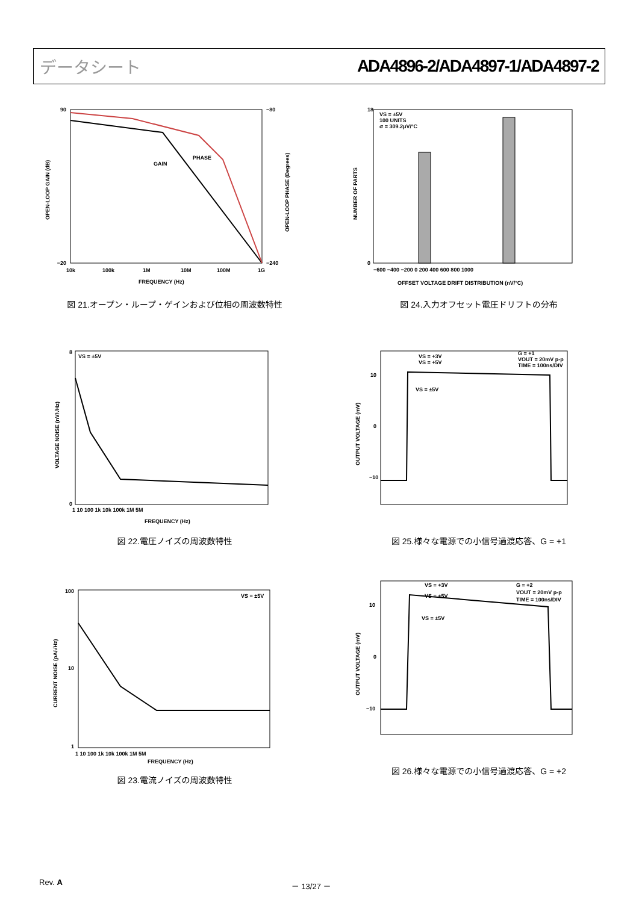データシート ADA4896-2/ADA4897-1/ADA4897-2
GAIN
PHASE
90
−20
−80
−240
10k
100k
1M
10M
100M
1G
FREQUENCY (Hz)
OPEN-LOOP GAIN (dB)
OPEN-LOOP PHASE (Degrees)
図 21.オープン・ループ・ゲインおよび位相の周波数特性
VS = ±5V
100 UNITS
σ = 309.2μV/°C
0
18
−600 −400 −200 0 200 400 600 800 1000
OFFSET VOLTAGE DRIFT DISTRIBUTION (nV/°C)
NUMBER OF PARTS
図 24.入力オフセット電圧ドリフトの分布
VS = ±5V
8
0
1 10 100 1k 10k 100k 1M 5M
FREQUENCY (Hz)
VOLTAGE NOISE (nV/√Hz)
図 22.電圧ノイズの周波数特性
VS = +3V
VS = +5V
VS = ±5V
G = +1
VOUT = 20mV p-p
TIME = 100ns/DIV
10
0
−10
OUTPUT VOLTAGE (mV)
図 25.様々な電源での小信号過渡応答、G = +1
VS = ±5V
100
10
1
1 10 100 1k 10k 100k 1M 5M
FREQUENCY (Hz)
CURRENT NOISE (pA/√Hz)
図 23.電流ノイズの周波数特性
VS = +3V
VS = +5V
VS = ±5V
G = +2
VOUT = 20mV p-p
TIME = 100ns/DIV
10
0
−10
OUTPUT VOLTAGE (mV)
図 26.様々な電源での小信号過渡応答、G = +2
Rev. A － 13/27 －